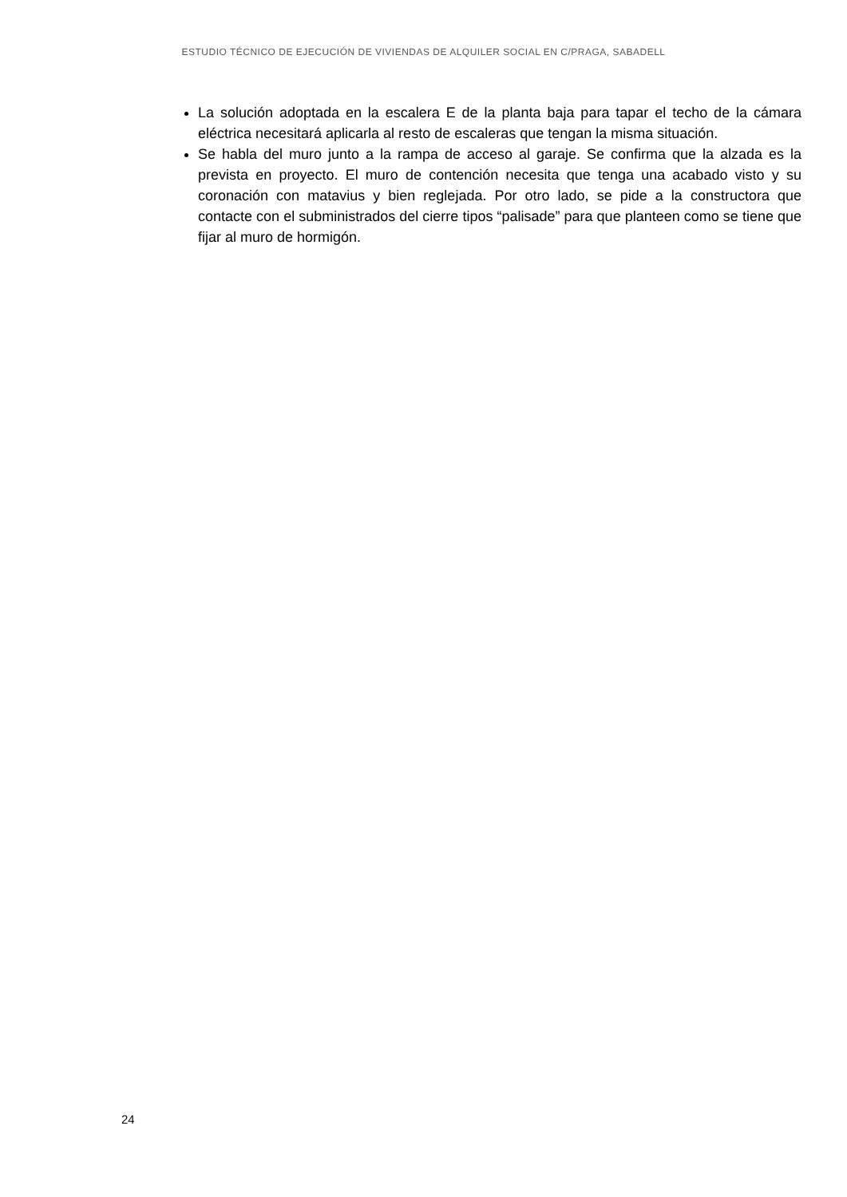ESTUDIO TÉCNICO DE EJECUCIÓN DE VIVIENDAS DE ALQUILER SOCIAL EN C/PRAGA, SABADELL
La solución adoptada en la escalera E de la planta baja para tapar el techo de la cámara eléctrica necesitará aplicarla al resto de escaleras que tengan la misma situación.
Se habla del muro junto a la rampa de acceso al garaje. Se confirma que la alzada es la prevista en proyecto. El muro de contención necesita que tenga una acabado visto y su coronación con matavius y bien reglejada. Por otro lado, se pide a la constructora que contacte con el subministrados del cierre tipos “palisade” para que planteen como se tiene que fijar al muro de hormigón.
24